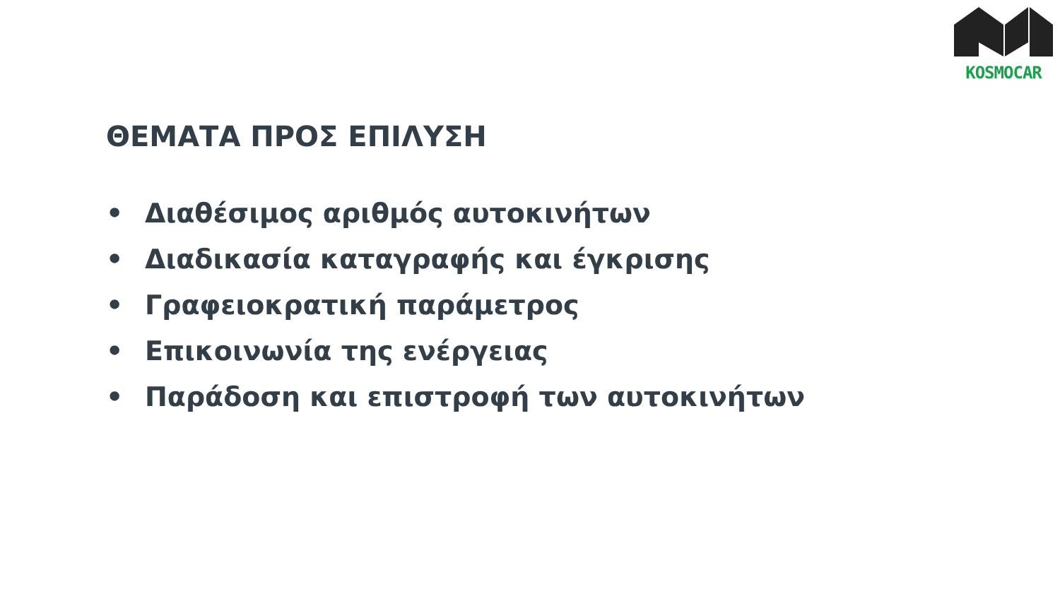KOSMOCAR
ΘΕΜΑΤΑ ΠΡΟΣ ΕΠΙΛΥΣΗ
• Διαθέσιμος αριθμός αυτοκινήτων
• Διαδικασία καταγραφής και έγκρισης
• Γραφειοκρατική παράμετρος
• Επικοινωνία της ενέργειας
• Παράδοση και επιστροφή των αυτοκινήτων